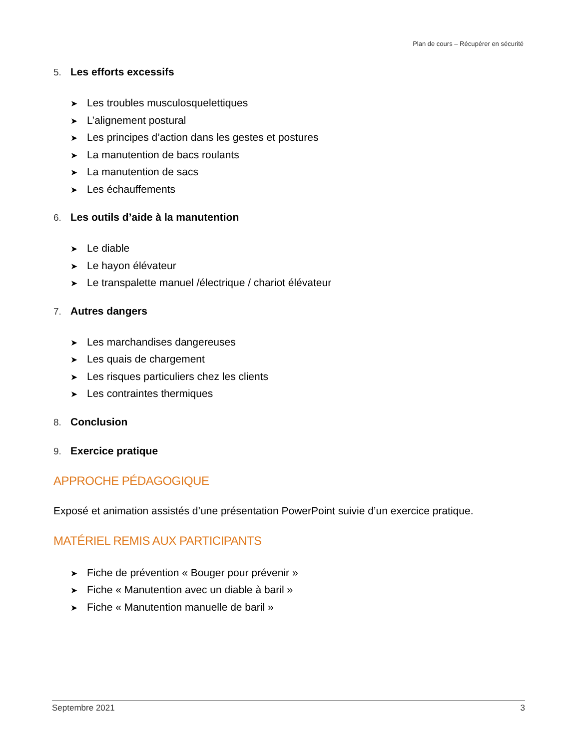Plan de cours – Récupérer en sécurité
5. Les efforts excessifs
➤ Les troubles musculosquelettiques
➤ L’alignement postural
➤ Les principes d’action dans les gestes et postures
➤ La manutention de bacs roulants
➤ La manutention de sacs
➤ Les échauffements
6. Les outils d’aide à la manutention
➤ Le diable
➤ Le hayon élévateur
➤ Le transpalette manuel /électrique / chariot élévateur
7. Autres dangers
➤ Les marchandises dangereuses
➤ Les quais de chargement
➤ Les risques particuliers chez les clients
➤ Les contraintes thermiques
8. Conclusion
9. Exercice pratique
APPROCHE PÉDAGOGIQUE
Exposé et animation assistés d’une présentation PowerPoint suivie d’un exercice pratique.
MATÉRIEL REMIS AUX PARTICIPANTS
➤ Fiche de prévention « Bouger pour prévenir »
➤ Fiche « Manutention avec un diable à baril »
➤ Fiche « Manutention manuelle de baril »
Septembre 2021 3